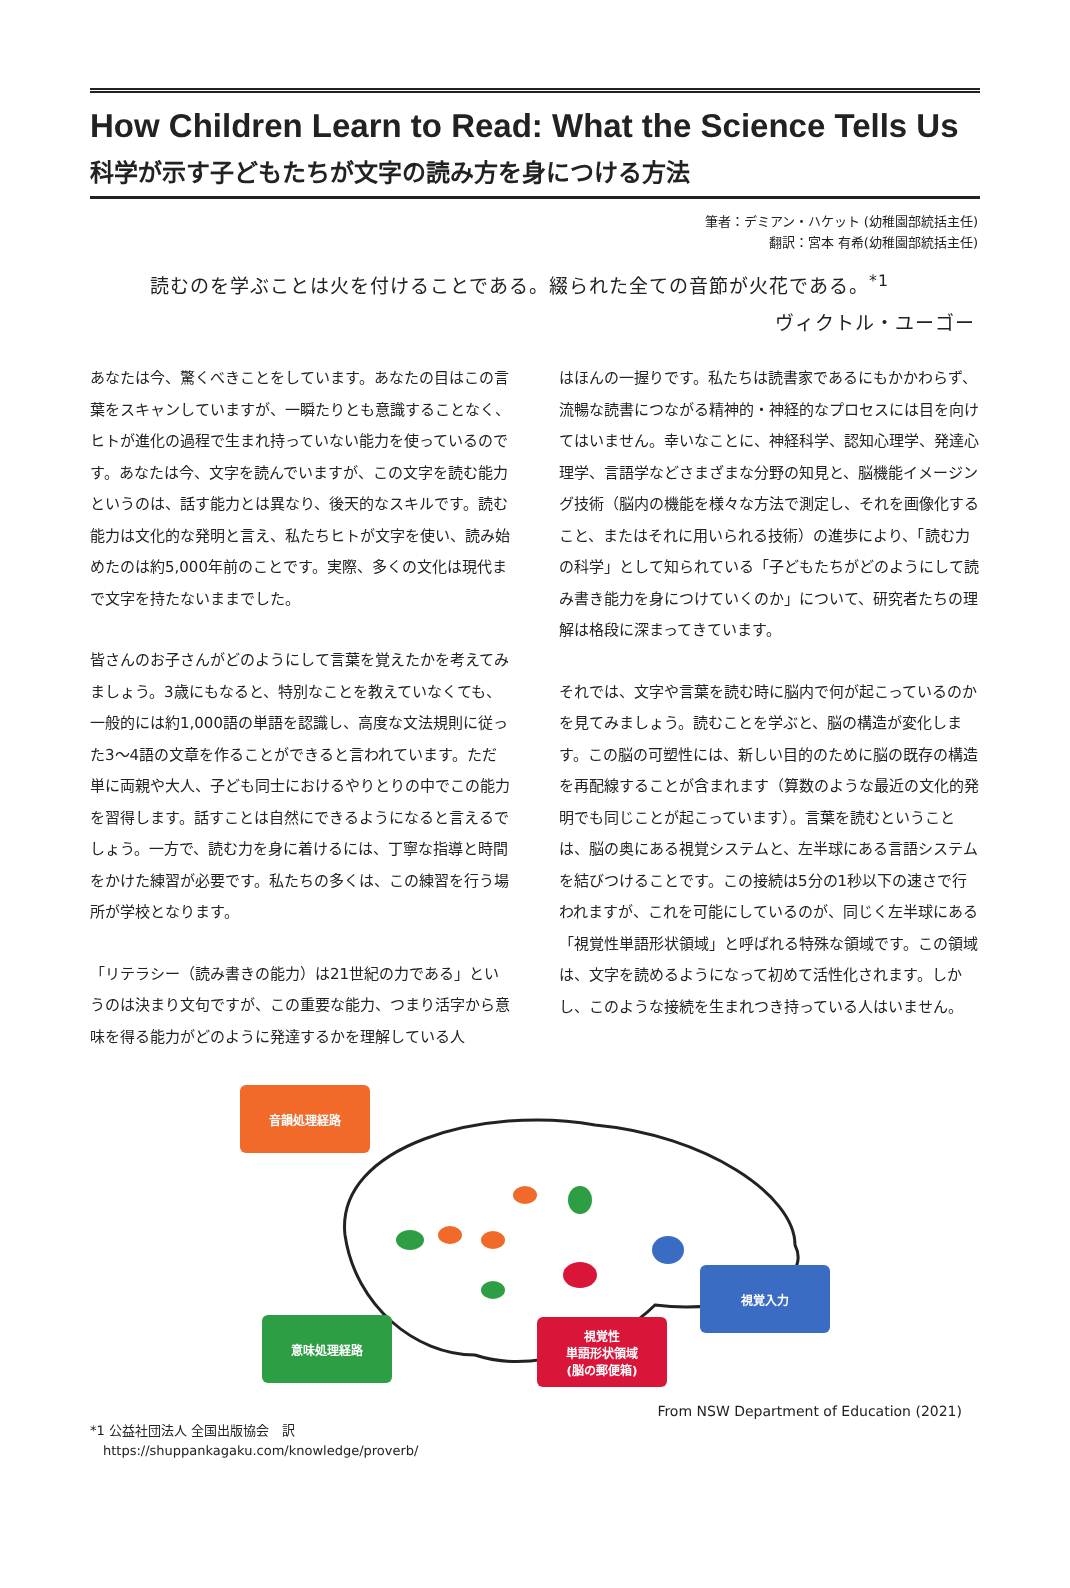How Children Learn to Read: What the Science Tells Us
科学が示す子どもたちが文字の読み方を身につける方法
筆者：デミアン・ハケット (幼稚園部統括主任)
翻訳：宮本 有希(幼稚園部統括主任)
読むのを学ぶことは火を付けることである。綴られた全ての音節が火花である。<sup>*1</sup>
ヴィクトル・ユーゴー
あなたは今、驚くべきことをしています。あなたの目はこの言葉をスキャンしていますが、一瞬たりとも意識することなく、ヒトが進化の過程で生まれ持っていない能力を使っているのです。あなたは今、文字を読んでいますが、この文字を読む能力というのは、話す能力とは異なり、後天的なスキルです。読む能力は文化的な発明と言え、私たちヒトが文字を使い、読み始めたのは約5,000年前のことです。実際、多くの文化は現代まで文字を持たないままでした。
皆さんのお子さんがどのようにして言葉を覚えたかを考えてみましょう。3歳にもなると、特別なことを教えていなくても、一般的には約1,000語の単語を認識し、高度な文法規則に従った3〜4語の文章を作ることができると言われています。ただ単に両親や大人、子ども同士におけるやりとりの中でこの能力を習得します。話すことは自然にできるようになると言えるでしょう。一方で、読む力を身に着けるには、丁寧な指導と時間をかけた練習が必要です。私たちの多くは、この練習を行う場所が学校となります。
「リテラシー（読み書きの能力）は21世紀の力である」というのは決まり文句ですが、この重要な能力、つまり活字から意味を得る能力がどのように発達するかを理解している人
はほんの一握りです。私たちは読書家であるにもかかわらず、流暢な読書につながる精神的・神経的なプロセスには目を向けてはいません。幸いなことに、神経科学、認知心理学、発達心理学、言語学などさまざまな分野の知見と、脳機能イメージング技術（脳内の機能を様々な方法で測定し、それを画像化すること、またはそれに用いられる技術）の進歩により、「読む力の科学」として知られている「子どもたちがどのようにして読み書き能力を身につけていくのか」について、研究者たちの理解は格段に深まってきています。
それでは、文字や言葉を読む時に脳内で何が起こっているのかを見てみましょう。読むことを学ぶと、脳の構造が変化します。この脳の可塑性には、新しい目的のために脳の既存の構造を再配線することが含まれます（算数のような最近の文化的発明でも同じことが起こっています）。言葉を読むということは、脳の奥にある視覚システムと、左半球にある言語システムを結びつけることです。この接続は5分の1秒以下の速さで行われますが、これを可能にしているのが、同じく左半球にある「視覚性単語形状領域」と呼ばれる特殊な領域です。この領域は、文字を読めるようになって初めて活性化されます。しかし、このような接続を生まれつき持っている人はいません。
音韻処理経路
視覚入力
意味処理経路
視覚性
単語形状領域
(脳の郵便箱)
From NSW Department of Education (2021)
*1 公益社団法人 全国出版協会　訳
　https://shuppankagaku.com/knowledge/proverb/